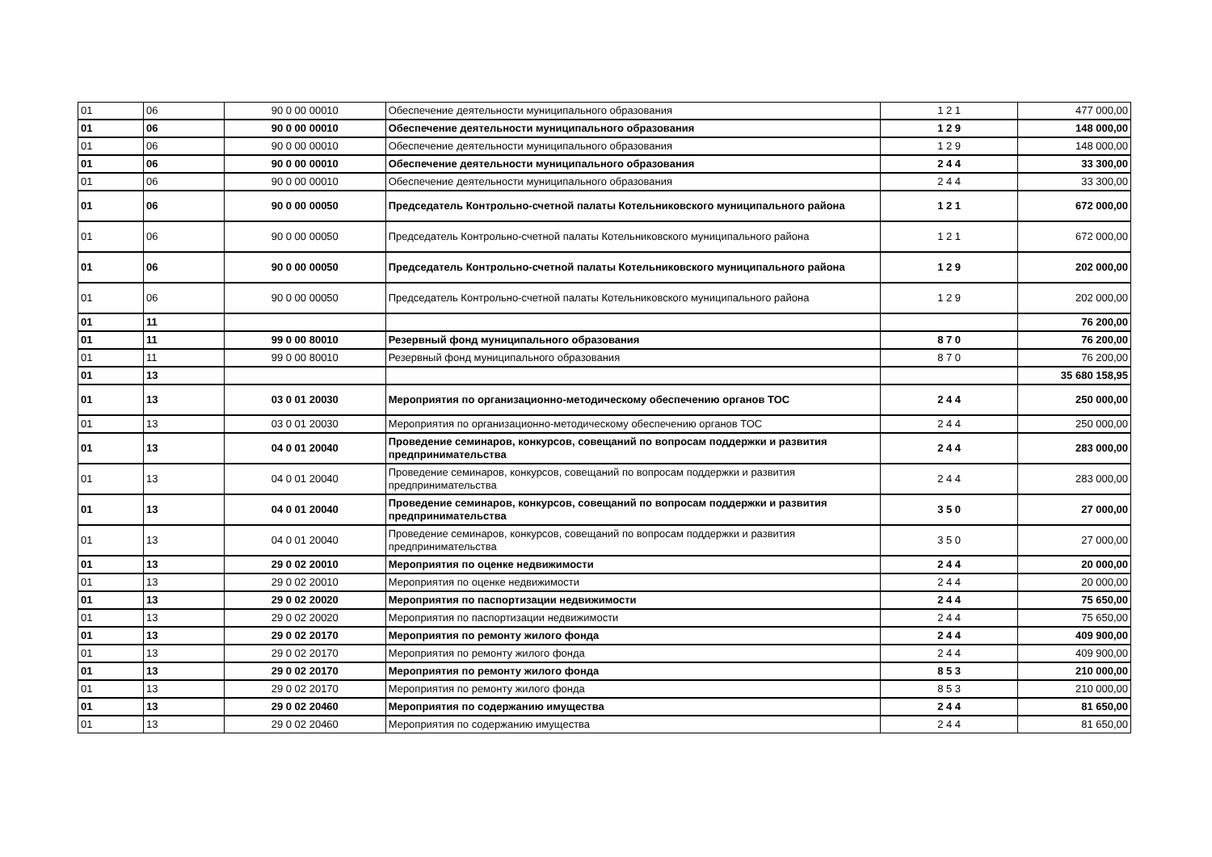| 01 | 06 | 90 0 00 00010 | Обеспечение деятельности муниципального образования | 1 2 1 | 477 000,00 |
| 01 | 06 | 90 0 00 00010 | Обеспечение деятельности муниципального образования | 1 2 9 | 148 000,00 |
| 01 | 06 | 90 0 00 00010 | Обеспечение деятельности муниципального образования | 1 2 9 | 148 000,00 |
| 01 | 06 | 90 0 00 00010 | Обеспечение деятельности муниципального образования | 2 4 4 | 33 300,00 |
| 01 | 06 | 90 0 00 00010 | Обеспечение деятельности муниципального образования | 2 4 4 | 33 300,00 |
| 01 | 06 | 90 0 00 00050 | Председатель Контрольно-счетной палаты Котельниковского муниципального района | 1 2 1 | 672 000,00 |
| 01 | 06 | 90 0 00 00050 | Председатель Контрольно-счетной палаты Котельниковского муниципального района | 1 2 1 | 672 000,00 |
| 01 | 06 | 90 0 00 00050 | Председатель Контрольно-счетной палаты Котельниковского муниципального района | 1 2 9 | 202 000,00 |
| 01 | 06 | 90 0 00 00050 | Председатель Контрольно-счетной палаты Котельниковского муниципального района | 1 2 9 | 202 000,00 |
| 01 | 11 | | | | 76 200,00 |
| 01 | 11 | 99 0 00 80010 | Резервный фонд муниципального образования | 8 7 0 | 76 200,00 |
| 01 | 11 | 99 0 00 80010 | Резервный фонд муниципального образования | 8 7 0 | 76 200,00 |
| 01 | 13 | | | | 35 680 158,95 |
| 01 | 13 | 03 0 01 20030 | Мероприятия по организационно-методическому обеспечению органов ТОС | 2 4 4 | 250 000,00 |
| 01 | 13 | 03 0 01 20030 | Мероприятия по организационно-методическому обеспечению органов ТОС | 2 4 4 | 250 000,00 |
| 01 | 13 | 04 0 01 20040 | Проведение семинаров, конкурсов, совещаний по вопросам поддержки и развития предпринимательства | 2 4 4 | 283 000,00 |
| 01 | 13 | 04 0 01 20040 | Проведение семинаров, конкурсов, совещаний по вопросам поддержки и развития предпринимательства | 2 4 4 | 283 000,00 |
| 01 | 13 | 04 0 01 20040 | Проведение семинаров, конкурсов, совещаний по вопросам поддержки и развития предпринимательства | 3 5 0 | 27 000,00 |
| 01 | 13 | 04 0 01 20040 | Проведение семинаров, конкурсов, совещаний по вопросам поддержки и развития предпринимательства | 3 5 0 | 27 000,00 |
| 01 | 13 | 29 0 02 20010 | Мероприятия по оценке недвижимости | 2 4 4 | 20 000,00 |
| 01 | 13 | 29 0 02 20010 | Мероприятия по оценке недвижимости | 2 4 4 | 20 000,00 |
| 01 | 13 | 29 0 02 20020 | Мероприятия по паспортизации недвижимости | 2 4 4 | 75 650,00 |
| 01 | 13 | 29 0 02 20020 | Мероприятия по паспортизации недвижимости | 2 4 4 | 75 650,00 |
| 01 | 13 | 29 0 02 20170 | Мероприятия по ремонту жилого фонда | 2 4 4 | 409 900,00 |
| 01 | 13 | 29 0 02 20170 | Мероприятия по ремонту жилого фонда | 2 4 4 | 409 900,00 |
| 01 | 13 | 29 0 02 20170 | Мероприятия по ремонту жилого фонда | 8 5 3 | 210 000,00 |
| 01 | 13 | 29 0 02 20170 | Мероприятия по ремонту жилого фонда | 8 5 3 | 210 000,00 |
| 01 | 13 | 29 0 02 20460 | Мероприятия по содержанию имущества | 2 4 4 | 81 650,00 |
| 01 | 13 | 29 0 02 20460 | Мероприятия по содержанию имущества | 2 4 4 | 81 650,00 |